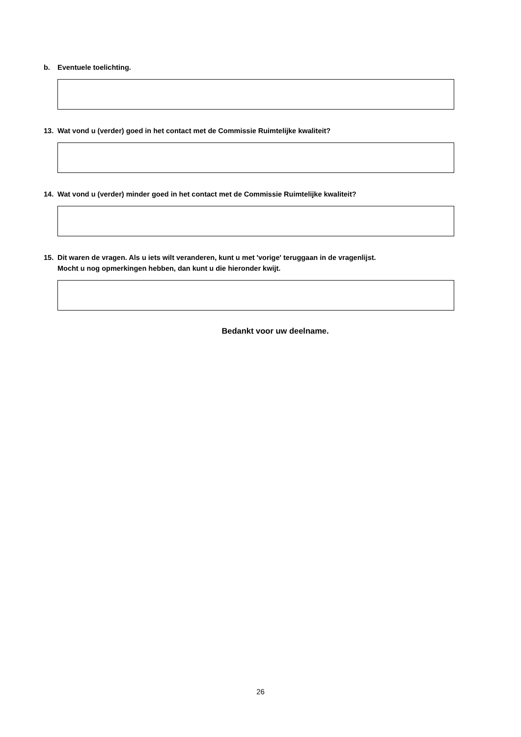b. Eventuele toelichting.
13. Wat vond u (verder) goed in het contact met de Commissie Ruimtelijke kwaliteit?
14. Wat vond u (verder) minder goed in het contact met de Commissie Ruimtelijke kwaliteit?
15. Dit waren de vragen. Als u iets wilt veranderen, kunt u met 'vorige' teruggaan in de vragenlijst.
Mocht u nog opmerkingen hebben, dan kunt u die hieronder kwijt.
Bedankt voor uw deelname.
26